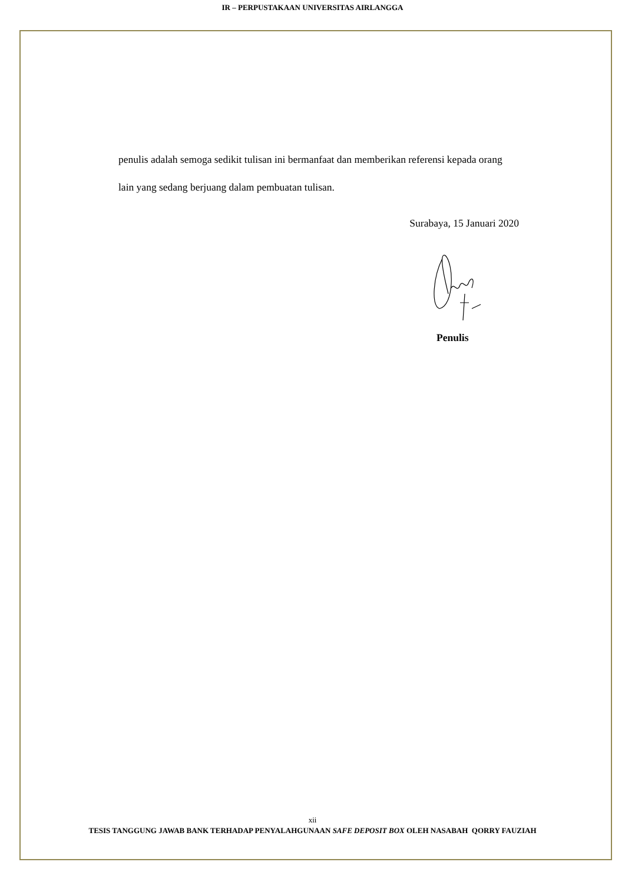IR – PERPUSTAKAAN UNIVERSITAS AIRLANGGA
penulis adalah semoga sedikit tulisan ini bermanfaat dan memberikan referensi kepada orang lain yang sedang berjuang dalam pembuatan tulisan.
Surabaya, 15 Januari 2020
Penulis
xii
TESIS TANGGUNG JAWAB BANK TERHADAP PENYALAHGUNAAN SAFE DEPOSIT BOX OLEH NASABAH QORRY FAUZIAH